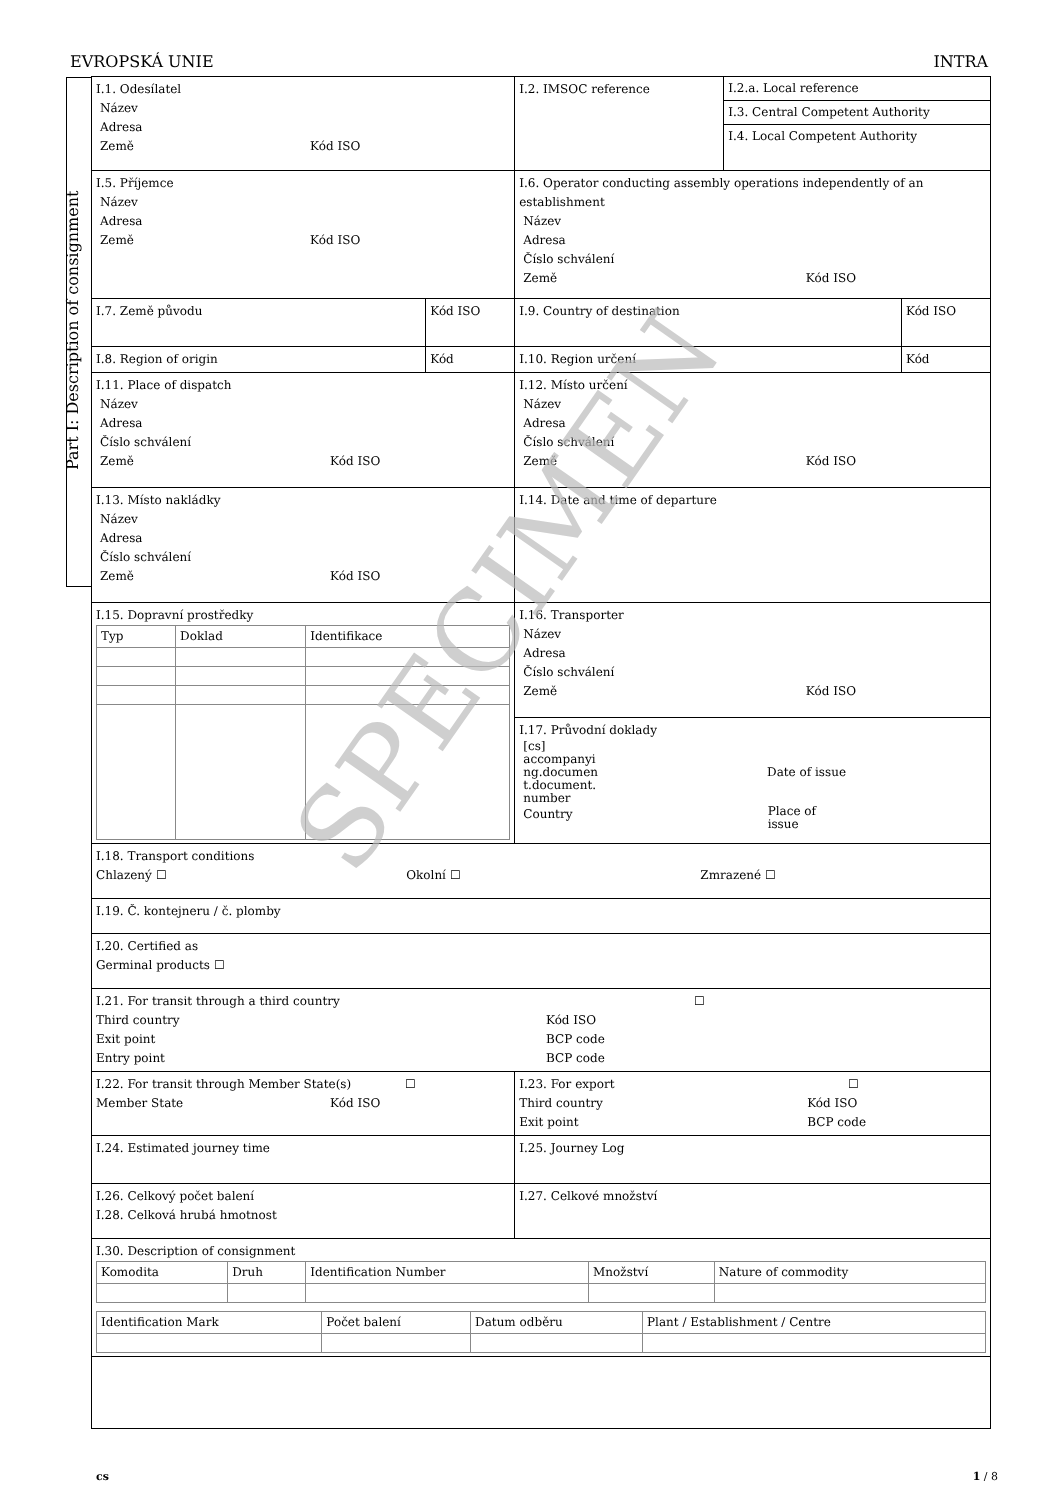EVROPSKÁ UNIE INTRA
Part I: Description of consignment
| I.1. Odesílatel Název Adresa Země Kód ISO | | I.2. IMSOC reference | I.2.a. Local reference I.3. Central Competent Authority I.4. Local Competent Authority | |
| I.5. Příjemce Název Adresa Země Kód ISO | | I.6. Operator conducting assembly operations independently of an establishment Název Adresa Číslo schválení Země Kód ISO | | |
| I.7. Země původu | Kód ISO | I.9. Country of destination | | Kód ISO |
| I.8. Region of origin | Kód | I.10. Region určení | | Kód |
| I.11. Place of dispatch Název Adresa Číslo schválení Země Kód ISO | | I.12. Místo určení Název Adresa Číslo schválení Země Kód ISO | | |
| I.13. Místo nakládky Název Adresa Číslo schválení Země Kód ISO | | I.14. Date and time of departure | | |
| I.15. Dopravní prostředky / Typ / Doklad / Identifikace / | | I.16. Transporter Název Adresa Číslo schválení Země Kód ISO | | |
| | | I.17. Průvodní doklady [cs] accompanyi ng.documen t.document. number Date of issue Country Place of issue | | |
| I.18. Transport conditions Chlazený ☐ Okolní ☐ Zmrazené ☐ | | | | |
| I.19. Č. kontejneru / č. plomby | | | | |
| I.20. Certified as Germinal products ☐ | | | | |
| I.21. For transit through a third country ☐ Third country Exit point Entry point Kód ISO BCP code BCP code | | | | |
| I.22. For transit through Member State(s) ☐ Member State Kód ISO | | I.23. For export ☐ Third country Exit point Kód ISO BCP code | | |
| I.24. Estimated journey time | | I.25. Journey Log | | |
| I.26. Celkový počet balení I.28. Celková hrubá hmotnost | | I.27. Celkové množství | | |
| I.30. Description of consignment / Komodita / Druh / Identification Number / Množství / Nature of commodity / / Identification Mark / Počet balení / Datum odběru / Plant / Establishment / Centre / | | | | |
SPECIMEN
cs 1 / 8